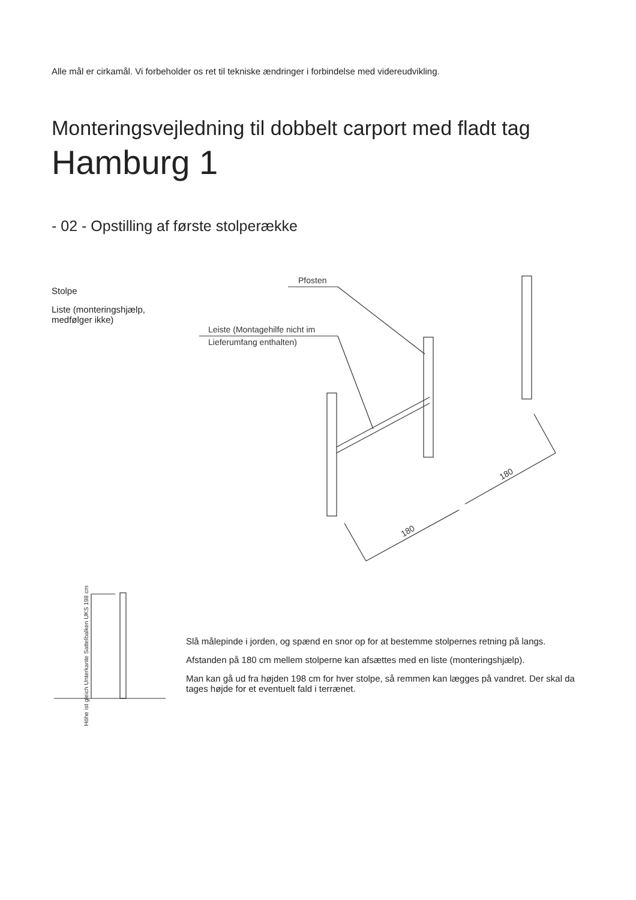Alle mål er cirkamål. Vi forbeholder os ret til tekniske ændringer i forbindelse med videreudvikling.
Monteringsvejledning til dobbelt carport med fladt tag
Hamburg 1
- 02 - Opstilling af første stolperække
Stolpe
Liste (monteringshjælp,
medfølger ikke)
Pfosten
Leiste (Montagehilfe nicht im
Lieferumfang enthalten)
180
180
Höhe ist gleich Unterkante Sattelbalken UKS 198 cm
Slå målepinde i jorden, og spænd en snor op for at bestemme stolpernes retning på langs.
Afstanden på 180 cm mellem stolperne kan afsættes med en liste (monteringshjælp).
Man kan gå ud fra højden 198 cm for hver stolpe, så remmen kan lægges på vandret. Der skal da tages højde for et eventuelt fald i terrænet.